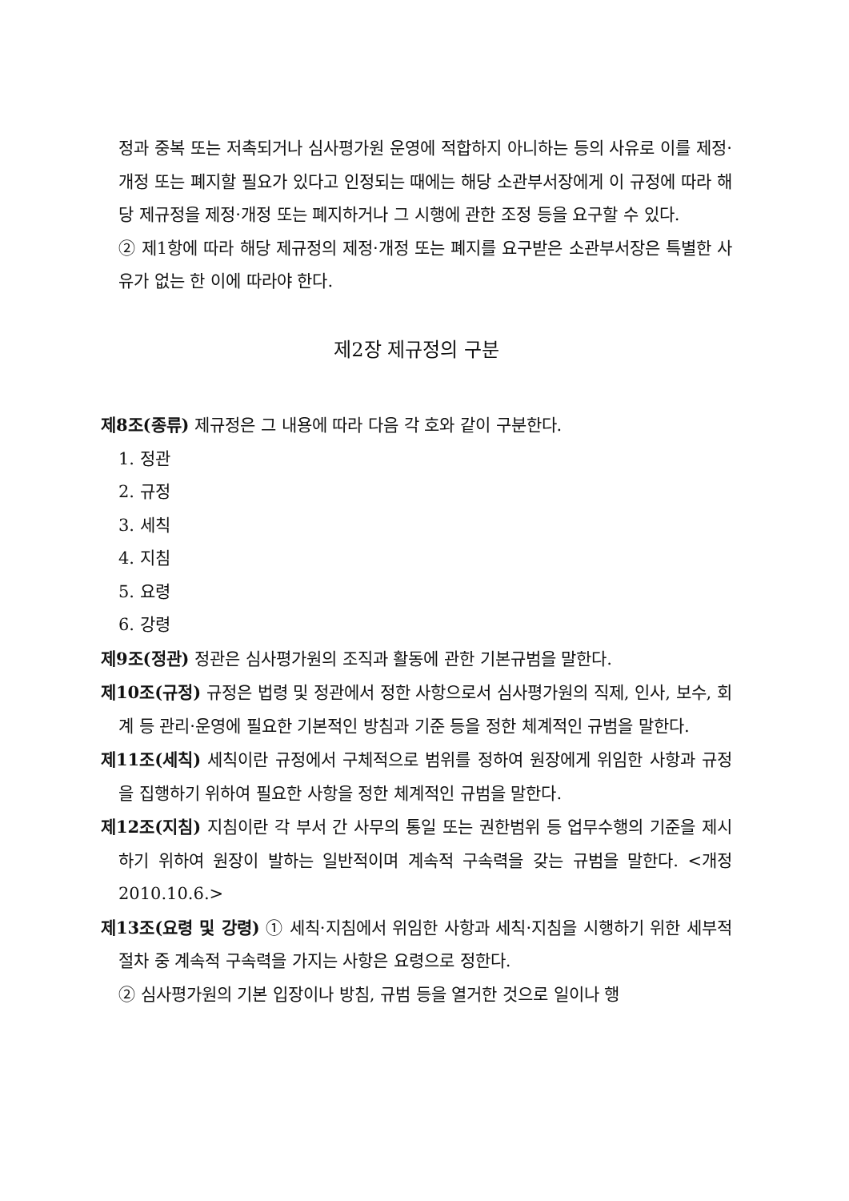정과 중복 또는 저촉되거나 심사평가원 운영에 적합하지 아니하는 등의 사유로 이를 제정·개정 또는 폐지할 필요가 있다고 인정되는 때에는 해당 소관부서장에게 이 규정에 따라 해당 제규정을 제정·개정 또는 폐지하거나 그 시행에 관한 조정 등을 요구할 수 있다.
② 제1항에 따라 해당 제규정의 제정·개정 또는 폐지를 요구받은 소관부서장은 특별한 사유가 없는 한 이에 따라야 한다.
제2장 제규정의 구분
제8조(종류) 제규정은 그 내용에 따라 다음 각 호와 같이 구분한다.
1. 정관
2. 규정
3. 세칙
4. 지침
5. 요령
6. 강령
제9조(정관) 정관은 심사평가원의 조직과 활동에 관한 기본규범을 말한다.
제10조(규정) 규정은 법령 및 정관에서 정한 사항으로서 심사평가원의 직제, 인사, 보수, 회계 등 관리·운영에 필요한 기본적인 방침과 기준 등을 정한 체계적인 규범을 말한다.
제11조(세칙) 세칙이란 규정에서 구체적으로 범위를 정하여 원장에게 위임한 사항과 규정을 집행하기 위하여 필요한 사항을 정한 체계적인 규범을 말한다.
제12조(지침) 지침이란 각 부서 간 사무의 통일 또는 권한범위 등 업무수행의 기준을 제시하기 위하여 원장이 발하는 일반적이며 계속적 구속력을 갖는 규범을 말한다. <개정 2010.10.6.>
제13조(요령 및 강령) ① 세칙·지침에서 위임한 사항과 세칙·지침을 시행하기 위한 세부적 절차 중 계속적 구속력을 가지는 사항은 요령으로 정한다.
② 심사평가원의 기본 입장이나 방침, 규범 등을 열거한 것으로 일이나 행